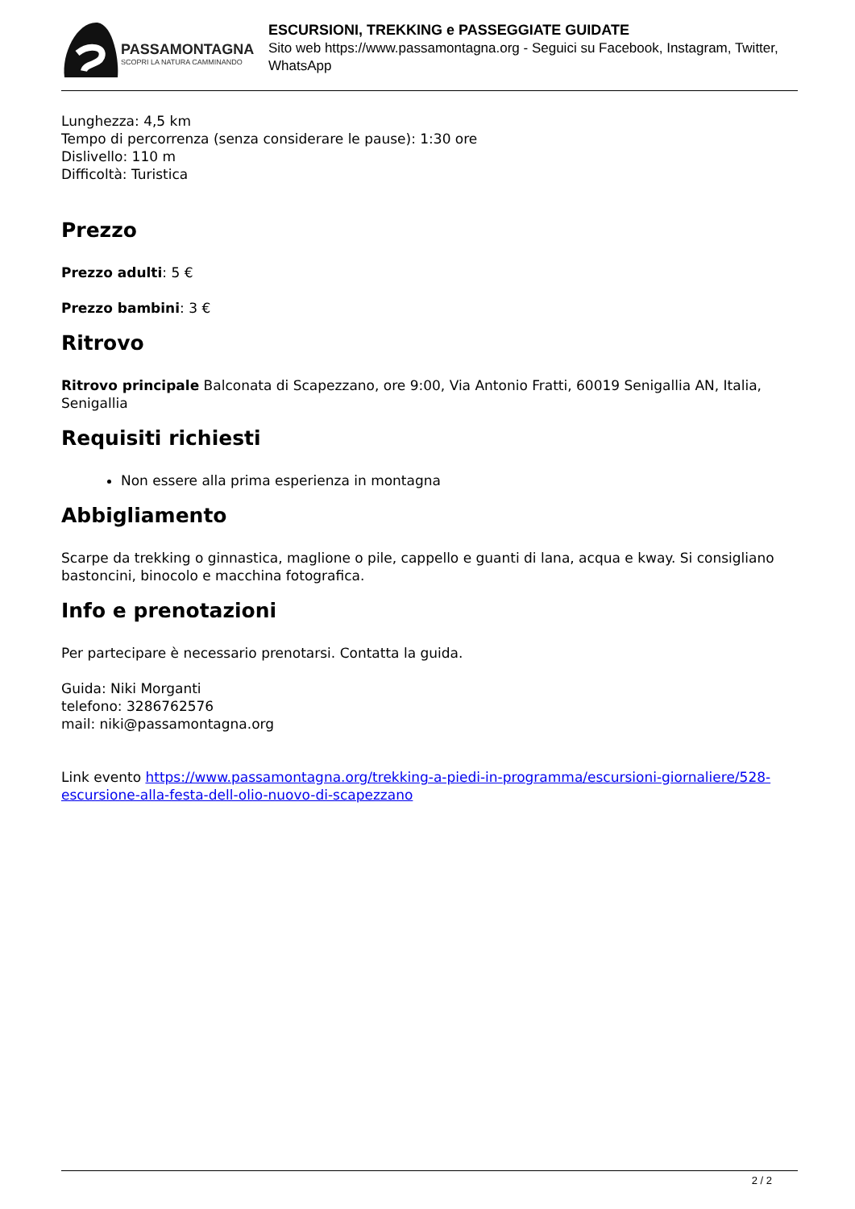PASSAMONTAGNA
SCOPRI LA NATURA CAMMINANDO
ESCURSIONI, TREKKING e PASSEGGIATE GUIDATE
Sito web https://www.passamontagna.org - Seguici su Facebook, Instagram, Twitter, WhatsApp
Lunghezza: 4,5 km
Tempo di percorrenza (senza considerare le pause): 1:30 ore
Dislivello: 110 m
Difficoltà: Turistica
Prezzo
Prezzo adulti: 5 €
Prezzo bambini: 3 €
Ritrovo
Ritrovo principale Balconata di Scapezzano, ore 9:00, Via Antonio Fratti, 60019 Senigallia AN, Italia, Senigallia
Requisiti richiesti
Non essere alla prima esperienza in montagna
Abbigliamento
Scarpe da trekking o ginnastica, maglione o pile, cappello e guanti di lana, acqua e kway. Si consigliano bastoncini, binocolo e macchina fotografica.
Info e prenotazioni
Per partecipare è necessario prenotarsi. Contatta la guida.
Guida: Niki Morganti
telefono: 3286762576
mail: niki@passamontagna.org
Link evento https://www.passamontagna.org/trekking-a-piedi-in-programma/escursioni-giornaliere/528-escursione-alla-festa-dell-olio-nuovo-di-scapezzano
2 / 2